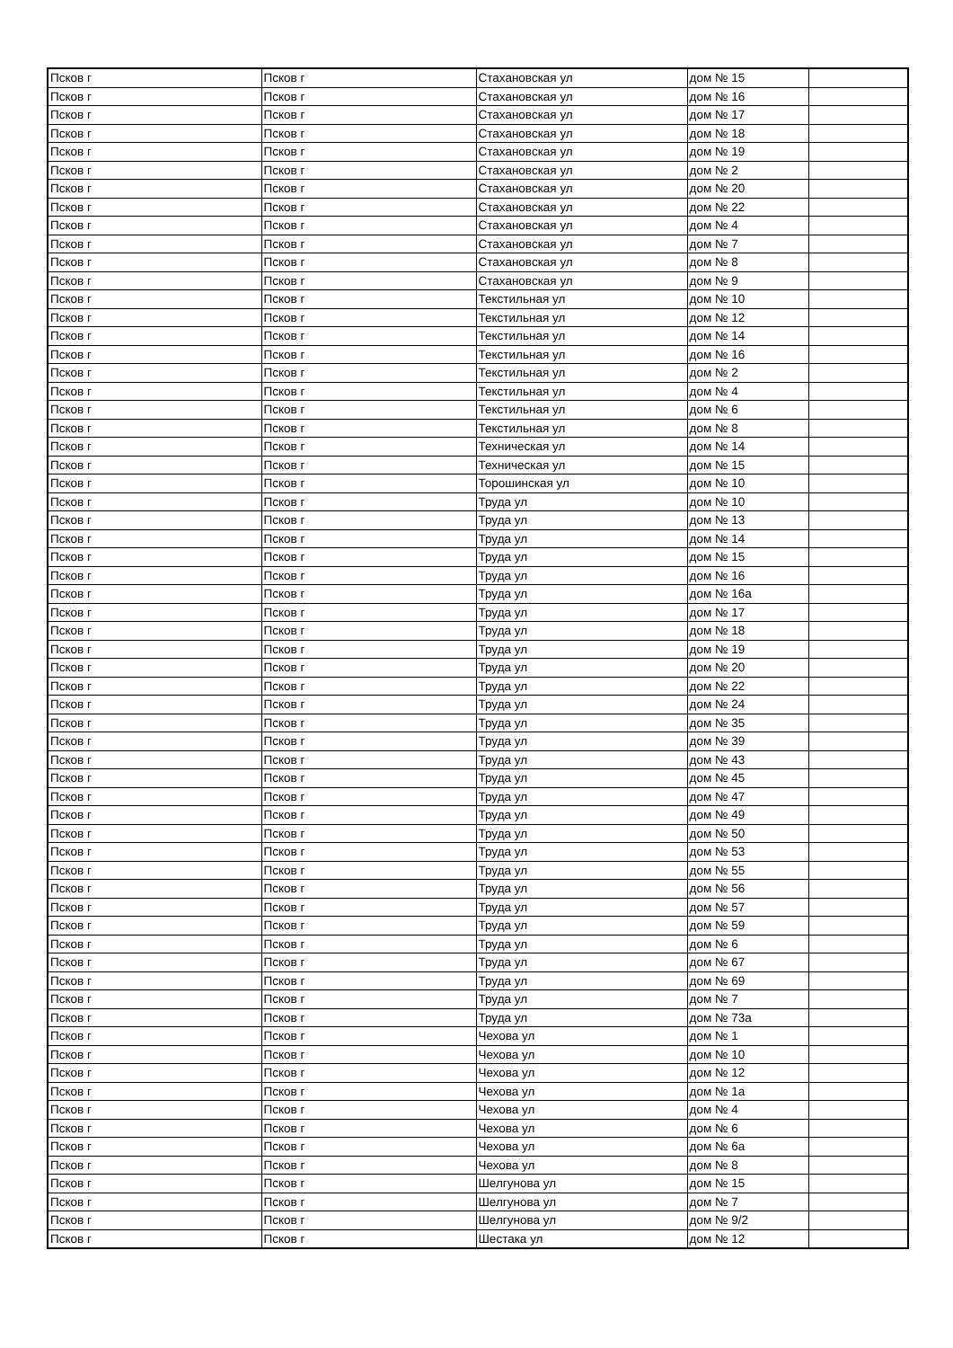| Псков г | Псков г | Стахановская ул | дом № 15 | |
| Псков г | Псков г | Стахановская ул | дом № 16 | |
| Псков г | Псков г | Стахановская ул | дом № 17 | |
| Псков г | Псков г | Стахановская ул | дом № 18 | |
| Псков г | Псков г | Стахановская ул | дом № 19 | |
| Псков г | Псков г | Стахановская ул | дом № 2 | |
| Псков г | Псков г | Стахановская ул | дом № 20 | |
| Псков г | Псков г | Стахановская ул | дом № 22 | |
| Псков г | Псков г | Стахановская ул | дом № 4 | |
| Псков г | Псков г | Стахановская ул | дом № 7 | |
| Псков г | Псков г | Стахановская ул | дом № 8 | |
| Псков г | Псков г | Стахановская ул | дом № 9 | |
| Псков г | Псков г | Текстильная ул | дом № 10 | |
| Псков г | Псков г | Текстильная ул | дом № 12 | |
| Псков г | Псков г | Текстильная ул | дом № 14 | |
| Псков г | Псков г | Текстильная ул | дом № 16 | |
| Псков г | Псков г | Текстильная ул | дом № 2 | |
| Псков г | Псков г | Текстильная ул | дом № 4 | |
| Псков г | Псков г | Текстильная ул | дом № 6 | |
| Псков г | Псков г | Текстильная ул | дом № 8 | |
| Псков г | Псков г | Техническая ул | дом № 14 | |
| Псков г | Псков г | Техническая ул | дом № 15 | |
| Псков г | Псков г | Торошинская ул | дом № 10 | |
| Псков г | Псков г | Труда ул | дом № 10 | |
| Псков г | Псков г | Труда ул | дом № 13 | |
| Псков г | Псков г | Труда ул | дом № 14 | |
| Псков г | Псков г | Труда ул | дом № 15 | |
| Псков г | Псков г | Труда ул | дом № 16 | |
| Псков г | Псков г | Труда ул | дом № 16а | |
| Псков г | Псков г | Труда ул | дом № 17 | |
| Псков г | Псков г | Труда ул | дом № 18 | |
| Псков г | Псков г | Труда ул | дом № 19 | |
| Псков г | Псков г | Труда ул | дом № 20 | |
| Псков г | Псков г | Труда ул | дом № 22 | |
| Псков г | Псков г | Труда ул | дом № 24 | |
| Псков г | Псков г | Труда ул | дом № 35 | |
| Псков г | Псков г | Труда ул | дом № 39 | |
| Псков г | Псков г | Труда ул | дом № 43 | |
| Псков г | Псков г | Труда ул | дом № 45 | |
| Псков г | Псков г | Труда ул | дом № 47 | |
| Псков г | Псков г | Труда ул | дом № 49 | |
| Псков г | Псков г | Труда ул | дом № 50 | |
| Псков г | Псков г | Труда ул | дом № 53 | |
| Псков г | Псков г | Труда ул | дом № 55 | |
| Псков г | Псков г | Труда ул | дом № 56 | |
| Псков г | Псков г | Труда ул | дом № 57 | |
| Псков г | Псков г | Труда ул | дом № 59 | |
| Псков г | Псков г | Труда ул | дом № 6 | |
| Псков г | Псков г | Труда ул | дом № 67 | |
| Псков г | Псков г | Труда ул | дом № 69 | |
| Псков г | Псков г | Труда ул | дом № 7 | |
| Псков г | Псков г | Труда ул | дом № 73а | |
| Псков г | Псков г | Чехова ул | дом № 1 | |
| Псков г | Псков г | Чехова ул | дом № 10 | |
| Псков г | Псков г | Чехова ул | дом № 12 | |
| Псков г | Псков г | Чехова ул | дом № 1а | |
| Псков г | Псков г | Чехова ул | дом № 4 | |
| Псков г | Псков г | Чехова ул | дом № 6 | |
| Псков г | Псков г | Чехова ул | дом № 6а | |
| Псков г | Псков г | Чехова ул | дом № 8 | |
| Псков г | Псков г | Шелгунова ул | дом № 15 | |
| Псков г | Псков г | Шелгунова ул | дом № 7 | |
| Псков г | Псков г | Шелгунова ул | дом № 9/2 | |
| Псков г | Псков г | Шестака ул | дом № 12 | |